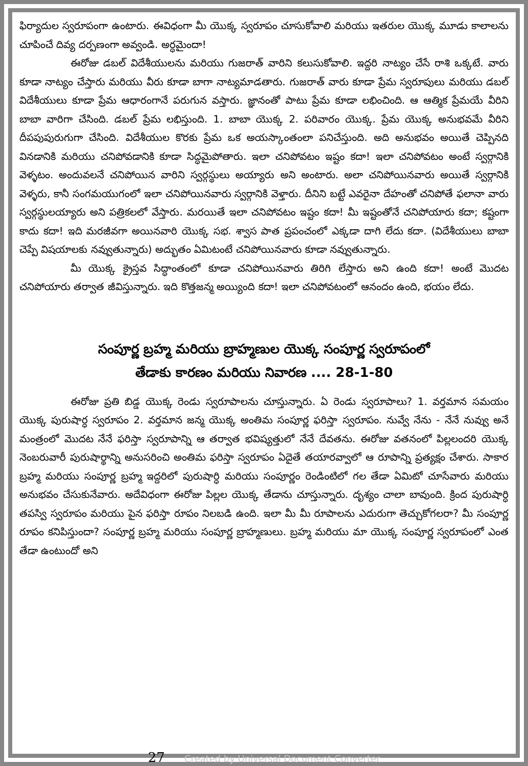ఫిర్యాదుల స్వరూపంగా ఉంటారు. ఈవిధంగా మీ యొక్క స్వరూపం చూసుకోవాలి మరియు ఇతరుల యొక్క మూడు కాలాలను చూపించే దివ్య దర్పణంగా అవ్వండి. అర్ధమైందా!
ఈరోజు డబల్ విదేశీయులను మరియు గుజరాత్ వారిని కలుసుకోవాలి. ఇద్దరి నాట్యం చేసే రాశి ఒక్కటే. వారు కూడా నాట్యం చేస్తారు మరియు వీరు కూడా బాగా నాట్యమాడతారు. గుజరాత్ వారు కూడా ప్రేమ స్వరూపులు మరియు డబల్ విదేశీయులు కూడా ప్రేమ ఆధారంగానే పరుగున వస్తారు. జ్ఞానంతో పాటు ప్రేమ కూడా లభించింది. ఆ ఆత్మిక ప్రేమయే వీరిని బాబా వారిగా చేసింది. డబల్ ప్రేమ లభిస్తుంది. 1. బాబా యొక్క 2. పరివారం యొక్క. ప్రేమ యొక్క అనుభవమే వీరిని దీపపుపురుగుగా చేసింది. విదేశీయుల కొరకు ప్రేమ ఒక అయస్కాంతంలా పనిచేస్తుంది. అది అనుభవం అయితే చెప్పినది వినడానికి మరియు చనిపోవడానికి కూడా సిద్ధమైపోతారు. ఇలా చనిపోవటం ఇష్టం కదా! ఇలా చనిపోవటం అంటే స్వర్గానికి వెళ్ళటం. అందువలనే చనిపోయిన వారిని స్వర్గస్థులు అయ్యారు అని అంటారు. అలా చనిపోయినవారు అయితే స్వర్గానికి వెళ్ళరు, కానీ సంగమయుగంలో ఇలా చనిపోయినవారు స్వర్గానికి వెళ్తారు. దీనిని బట్టే ఎవరైనా దేహంతో చనిపోతే ఫలానా వారు స్వర్గస్థులయ్యారు అని పత్రికలలో వేస్తారు. మరయితే ఇలా చనిపోవటం ఇష్టం కదా! మీ ఇష్టంతోనే చనిపోయారు కదా; కష్టంగా కాదు కదా! ఇది మరజీవగా అయినవారి యొక్క సభ. శ్వాస పాత ప్రపంచంలో ఎక్కడా దాగి లేదు కదా. (విదేశీయులు బాబా చెప్పే విషయాలకు నవ్వుతున్నారు) అద్భుతం ఏమిటంటే చనిపోయినవారు కూడా నవ్వుతున్నారు.
మీ యొక్క క్రైస్తవ సిద్ధాంతంలో కూడా చనిపోయినవారు తిరిగి లేస్తారు అని ఉంది కదా! అంటే మొదట చనిపోయారు తర్వాత జీవిస్తున్నారు. ఇది కొత్తజన్మ అయ్యింది కదా! ఇలా చనిపోవటంలో ఆనందం ఉంది, భయం లేదు.
సంపూర్ణ బ్రహ్మ మరియు బ్రాహ్మణుల యొక్క సంపూర్ణ స్వరూపంలో
తేడాకు కారణం మరియు నివారణ .... 28-1-80
ఈరోజు ప్రతి బిడ్డ యొక్క రెండు స్వరూపాలను చూస్తున్నారు. ఏ రెండు స్వరూపాలు? 1. వర్తమాన సమయం యొక్క పురుషార్ధ స్వరూపం 2. వర్తమాన జన్మ యొక్క అంతిమ సంపూర్ణ ఫరిస్తా స్వరూపం. నువ్వే నేను - నేనే నువ్వు అనే మంత్రంలో మొదట నేనే ఫరిస్తా స్వరూపాన్ని ఆ తర్వాత భవిష్యత్తులో నేనే దేవతను. ఈరోజు వతనంలో పిల్లలందరి యొక్క నెంబరువారీ పురుషార్థాన్ని అనుసరించి అంతిమ ఫరిస్తా స్వరూపం ఏదైతే తయారవ్వాలో ఆ రూపాన్ని ప్రత్యక్షం చేశారు. సాకార బ్రహ్మ మరియు సంపూర్ణ బ్రహ్మ ఇద్దరిలో పురుషార్ధి మరియు సంపూర్ణం రెండింటిలో గల తేడా ఏమిటో చూసేవారు మరియు అనుభవం చేసుకునేవారు. అదేవిధంగా ఈరోజు పిల్లల యొక్క తేడాను చూస్తున్నారు. దృశ్యం చాలా బావుంది. క్రింద పురుషార్ధి తపస్వి స్వరూపం మరియు పైన ఫరిస్తా రూపం నిలబడి ఉంది. ఇలా మీ మీ రూపాలను ఎదురుగా తెచ్చుకోగలరా? మీ సంపూర్ణ రూపం కనిపిస్తుందా? సంపూర్ణ బ్రహ్మ మరియు సంపూర్ణ బ్రాహ్మణులు. బ్రహ్మ మరియు మా యొక్క సంపూర్ణ స్వరూపంలో ఎంత తేడా ఉంటుందో అని
27 Created by Universal Document Converter